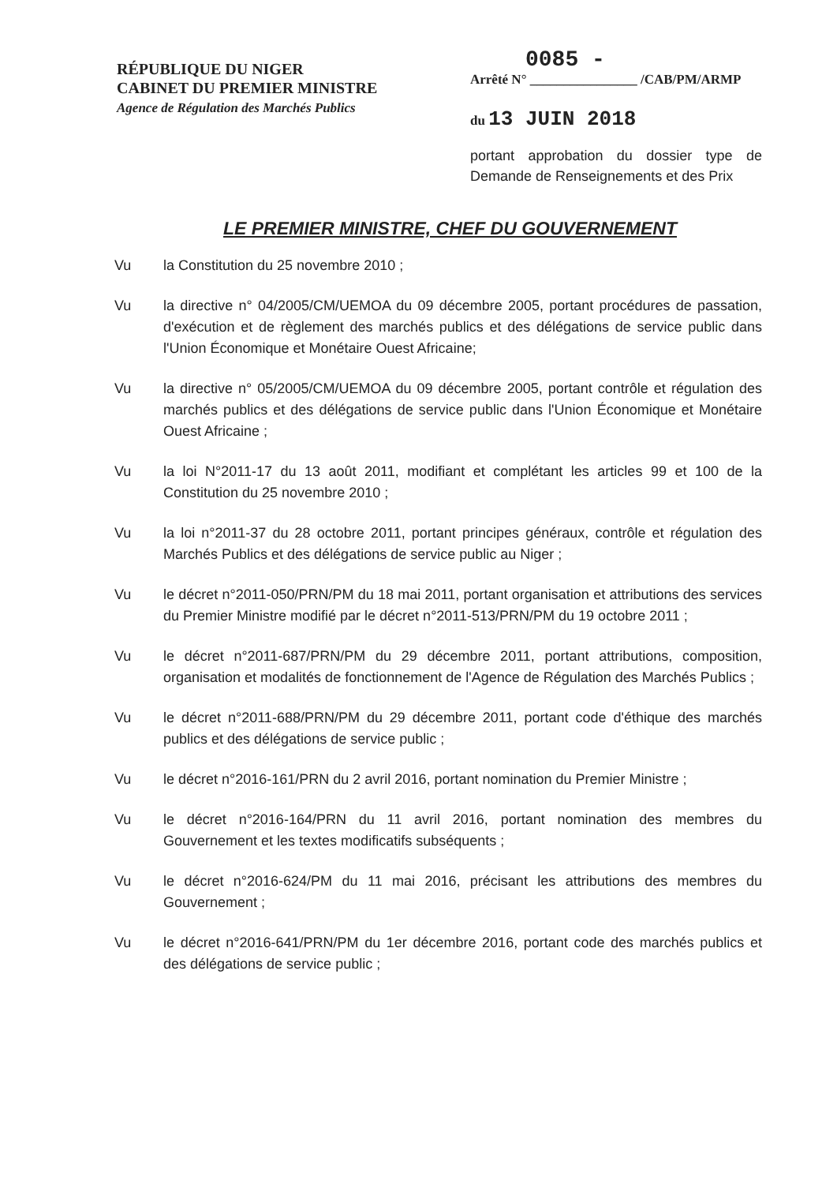RÉPUBLIQUE DU NIGER
CABINET DU PREMIER MINISTRE
Agence de Régulation des Marchés Publics
0085 -
Arrêté N° ________________ /CAB/PM/ARMP
du 13 JUIN 2018
portant approbation du dossier type de Demande de Renseignements et des Prix
LE PREMIER MINISTRE, CHEF DU GOUVERNEMENT
Vu la Constitution du 25 novembre 2010 ;
Vu la directive n° 04/2005/CM/UEMOA du 09 décembre 2005, portant procédures de passation, d'exécution et de règlement des marchés publics et des délégations de service public dans l'Union Économique et Monétaire Ouest Africaine;
Vu la directive n° 05/2005/CM/UEMOA du 09 décembre 2005, portant contrôle et régulation des marchés publics et des délégations de service public dans l'Union Économique et Monétaire Ouest Africaine ;
Vu la loi N°2011-17 du 13 août 2011, modifiant et complétant les articles 99 et 100 de la Constitution du 25 novembre 2010 ;
Vu la loi n°2011-37 du 28 octobre 2011, portant principes généraux, contrôle et régulation des Marchés Publics et des délégations de service public au Niger ;
Vu le décret n°2011-050/PRN/PM du 18 mai 2011, portant organisation et attributions des services du Premier Ministre modifié par le décret n°2011-513/PRN/PM du 19 octobre 2011 ;
Vu le décret n°2011-687/PRN/PM du 29 décembre 2011, portant attributions, composition, organisation et modalités de fonctionnement de l'Agence de Régulation des Marchés Publics ;
Vu le décret n°2011-688/PRN/PM du 29 décembre 2011, portant code d'éthique des marchés publics et des délégations de service public ;
Vu le décret n°2016-161/PRN du 2 avril 2016, portant nomination du Premier Ministre ;
Vu le décret n°2016-164/PRN du 11 avril 2016, portant nomination des membres du Gouvernement et les textes modificatifs subséquents ;
Vu le décret n°2016-624/PM du 11 mai 2016, précisant les attributions des membres du Gouvernement ;
Vu le décret n°2016-641/PRN/PM du 1er décembre 2016, portant code des marchés publics et des délégations de service public ;